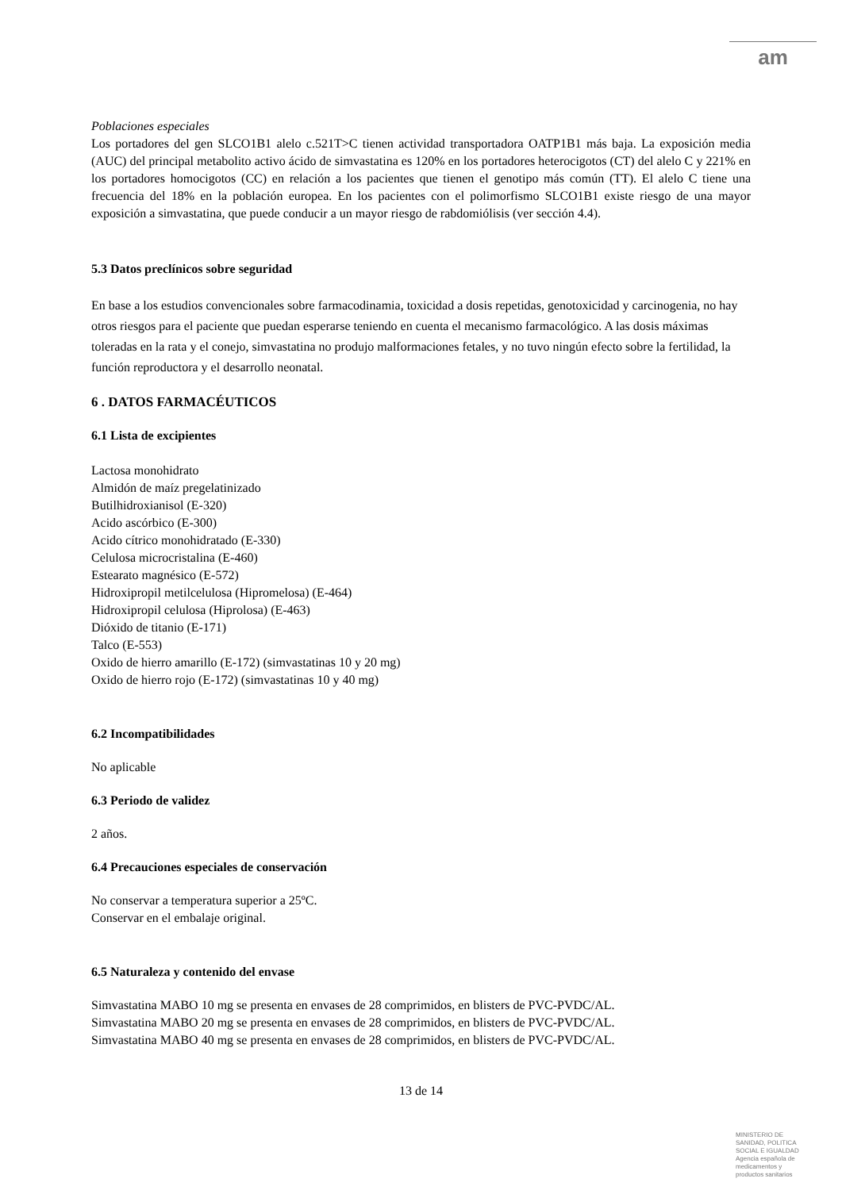am
Poblaciones especiales
Los portadores del gen SLCO1B1 alelo c.521T>C tienen actividad transportadora OATP1B1 más baja. La exposición media (AUC) del principal metabolito activo ácido de simvastatina es 120% en los portadores heterocigotos (CT) del alelo C y 221% en los portadores homocigotos (CC) en relación a los pacientes que tienen el genotipo más común (TT). El alelo C tiene una frecuencia del 18% en la población europea. En los pacientes con el polimorfismo SLCO1B1 existe riesgo de una mayor exposición a simvastatina, que puede conducir a un mayor riesgo de rabdomiólisis (ver sección 4.4).
5.3 Datos preclínicos sobre seguridad
En base a los estudios convencionales sobre farmacodinamia, toxicidad a dosis repetidas, genotoxicidad y carcinogenia, no hay otros riesgos para el paciente que puedan esperarse teniendo en cuenta el mecanismo farmacológico. A las dosis máximas toleradas en la rata y el conejo, simvastatina no produjo malformaciones fetales, y no tuvo ningún efecto sobre la fertilidad, la función reproductora y el desarrollo neonatal.
6 . DATOS FARMACÉUTICOS
6.1 Lista de excipientes
Lactosa monohidrato
Almidón de maíz pregelatinizado
Butilhidroxianisol (E-320)
Acido ascórbico (E-300)
Acido cítrico monohidratado (E-330)
Celulosa microcristalina (E-460)
Estearato magnésico (E-572)
Hidroxipropil metilcelulosa (Hipromelosa) (E-464)
Hidroxipropil celulosa (Hiprolosa) (E-463)
Dióxido de titanio (E-171)
Talco (E-553)
Oxido de hierro amarillo (E-172) (simvastatinas 10 y 20 mg)
Oxido de hierro rojo (E-172) (simvastatinas 10 y 40 mg)
6.2 Incompatibilidades
No aplicable
6.3 Periodo de validez
2 años.
6.4 Precauciones especiales de conservación
No conservar a temperatura superior a 25ºC.
Conservar en el embalaje original.
6.5 Naturaleza y contenido del envase
Simvastatina MABO 10 mg se presenta en envases de 28 comprimidos, en blisters de PVC-PVDC/AL.
Simvastatina MABO 20 mg se presenta en envases de 28 comprimidos, en blisters de PVC-PVDC/AL.
Simvastatina MABO 40 mg se presenta en envases de 28 comprimidos, en blisters de PVC-PVDC/AL.
13 de 14
MINISTERIO DE
SANIDAD, POLITICA
SOCIAL E IGUALDAD
Agencia española de
medicamentos y
productos sanitarios